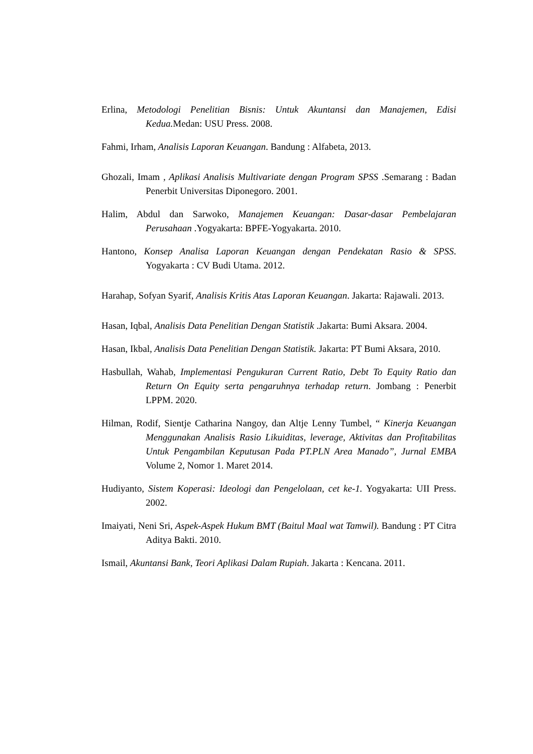Erlina, Metodologi Penelitian Bisnis: Untuk Akuntansi dan Manajemen, Edisi Kedua. Medan: USU Press. 2008.
Fahmi, Irham, Analisis Laporan Keuangan. Bandung : Alfabeta, 2013.
Ghozali, Imam , Aplikasi Analisis Multivariate dengan Program SPSS .Semarang : Badan Penerbit Universitas Diponegoro. 2001.
Halim, Abdul dan Sarwoko, Manajemen Keuangan: Dasar-dasar Pembelajaran Perusahaan .Yogyakarta: BPFE-Yogyakarta. 2010.
Hantono, Konsep Analisa Laporan Keuangan dengan Pendekatan Rasio & SPSS. Yogyakarta : CV Budi Utama. 2012.
Harahap, Sofyan Syarif, Analisis Kritis Atas Laporan Keuangan. Jakarta: Rajawali. 2013.
Hasan, Iqbal, Analisis Data Penelitian Dengan Statistik .Jakarta: Bumi Aksara. 2004.
Hasan, Ikbal, Analisis Data Penelitian Dengan Statistik. Jakarta: PT Bumi Aksara, 2010.
Hasbullah, Wahab, Implementasi Pengukuran Current Ratio, Debt To Equity Ratio dan Return On Equity serta pengaruhnya terhadap return. Jombang : Penerbit LPPM. 2020.
Hilman, Rodif, Sientje Catharina Nangoy, dan Altje Lenny Tumbel, “ Kinerja Keuangan Menggunakan Analisis Rasio Likuiditas, leverage, Aktivitas dan Profitabilitas Untuk Pengambilan Keputusan Pada PT.PLN Area Manado”, Jurnal EMBA Volume 2, Nomor 1. Maret 2014.
Hudiyanto, Sistem Koperasi: Ideologi dan Pengelolaan, cet ke-1. Yogyakarta: UII Press. 2002.
Imaiyati, Neni Sri, Aspek-Aspek Hukum BMT (Baitul Maal wat Tamwil). Bandung : PT Citra Aditya Bakti. 2010.
Ismail, Akuntansi Bank, Teori Aplikasi Dalam Rupiah. Jakarta : Kencana. 2011.